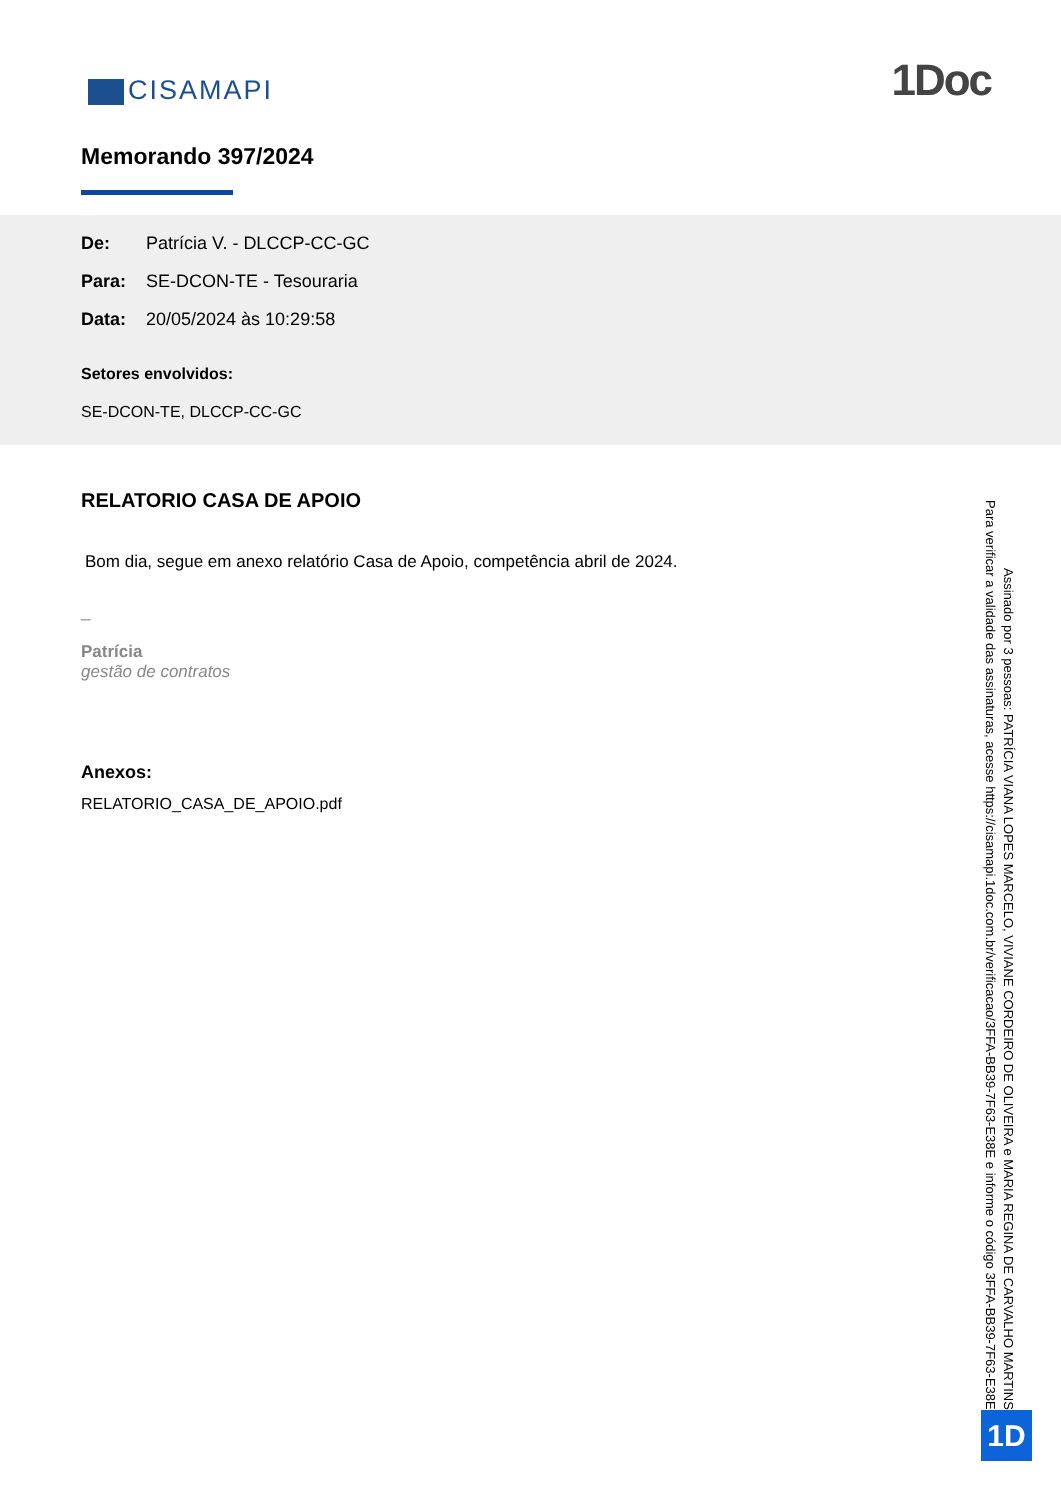CISAMAPI
1Doc
Memorando 397/2024
De: Patrícia V. - DLCCP-CC-GC
Para: SE-DCON-TE - Tesouraria
Data: 20/05/2024 às 10:29:58
Setores envolvidos:
SE-DCON-TE, DLCCP-CC-GC
RELATORIO CASA DE APOIO
Bom dia, segue em anexo relatório Casa de Apoio, competência abril de 2024.
_
Patrícia
gestão de contratos
Anexos:
RELATORIO_CASA_DE_APOIO.pdf
Assinado por 3 pessoas: PATRÍCIA VIANA LOPES MARCELO, VIVIANE CORDEIRO DE OLIVEIRA e MARIA REGINA DE CARVALHO MARTINS
Para verificar a validade das assinaturas, acesse https://cisamapi.1doc.com.br/verificacao/3FFA-BB39-7F63-E38E e informe o código 3FFA-BB39-7F63-E38E
1D